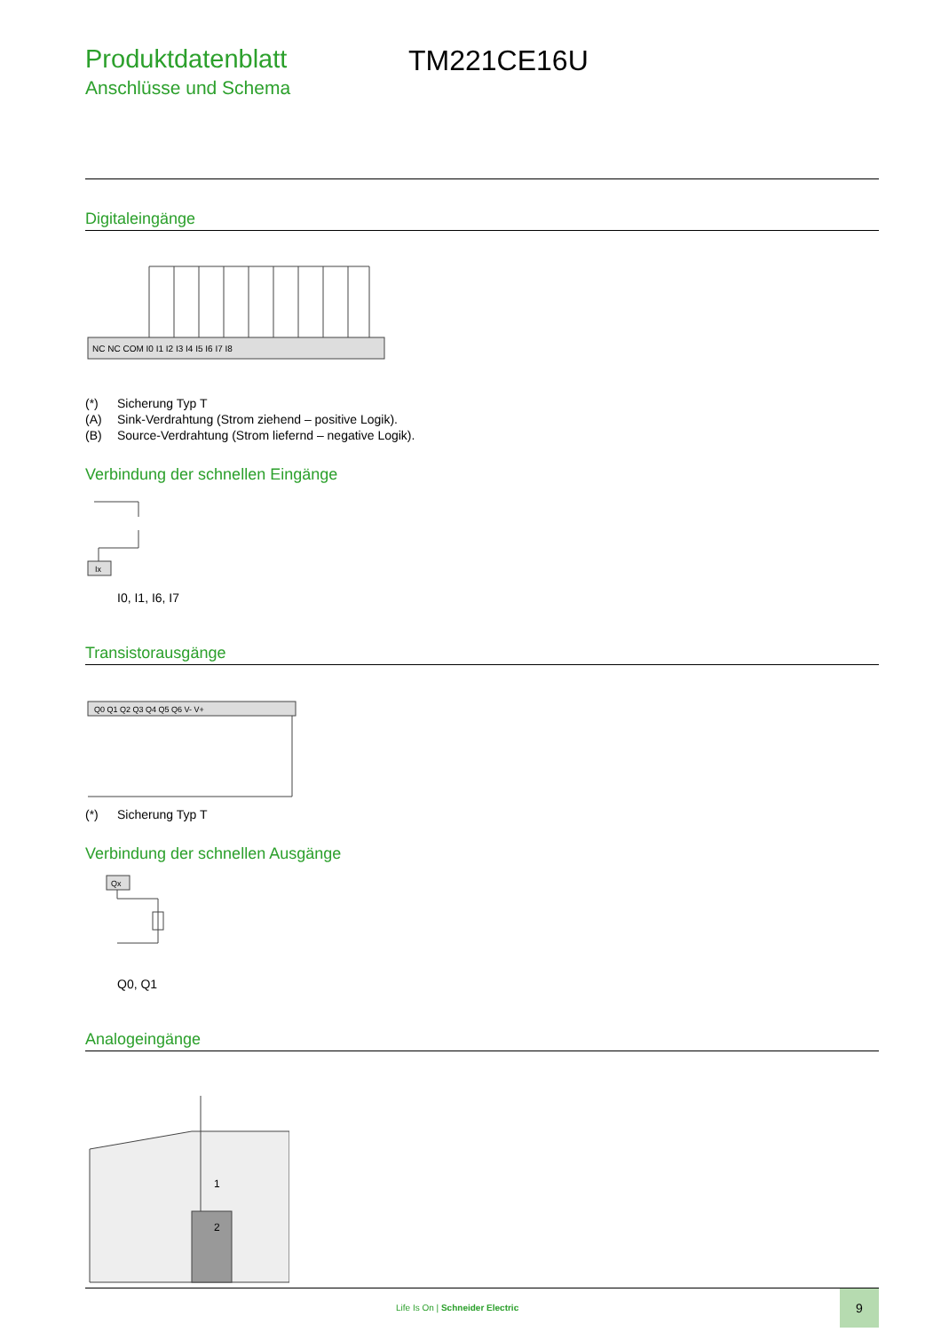Produktdatenblatt
Anschlüsse und Schema
TM221CE16U
Digitaleingänge
NC NC COM I0 I1 I2 I3 I4 I5 I6 I7 I8
(*) Sicherung Typ T
(A) Sink-Verdrahtung (Strom ziehend – positive Logik).
(B) Source-Verdrahtung (Strom liefernd – negative Logik).
Verbindung der schnellen Eingänge
Ix
I0, I1, I6, I7
Transistorausgänge
Q0 Q1 Q2 Q3 Q4 Q5 Q6 V- V+
(*) Sicherung Typ T
Verbindung der schnellen Ausgänge
Qx
Q0, Q1
Analogeingänge
1
2
Life Is On | Schneider Electric
9